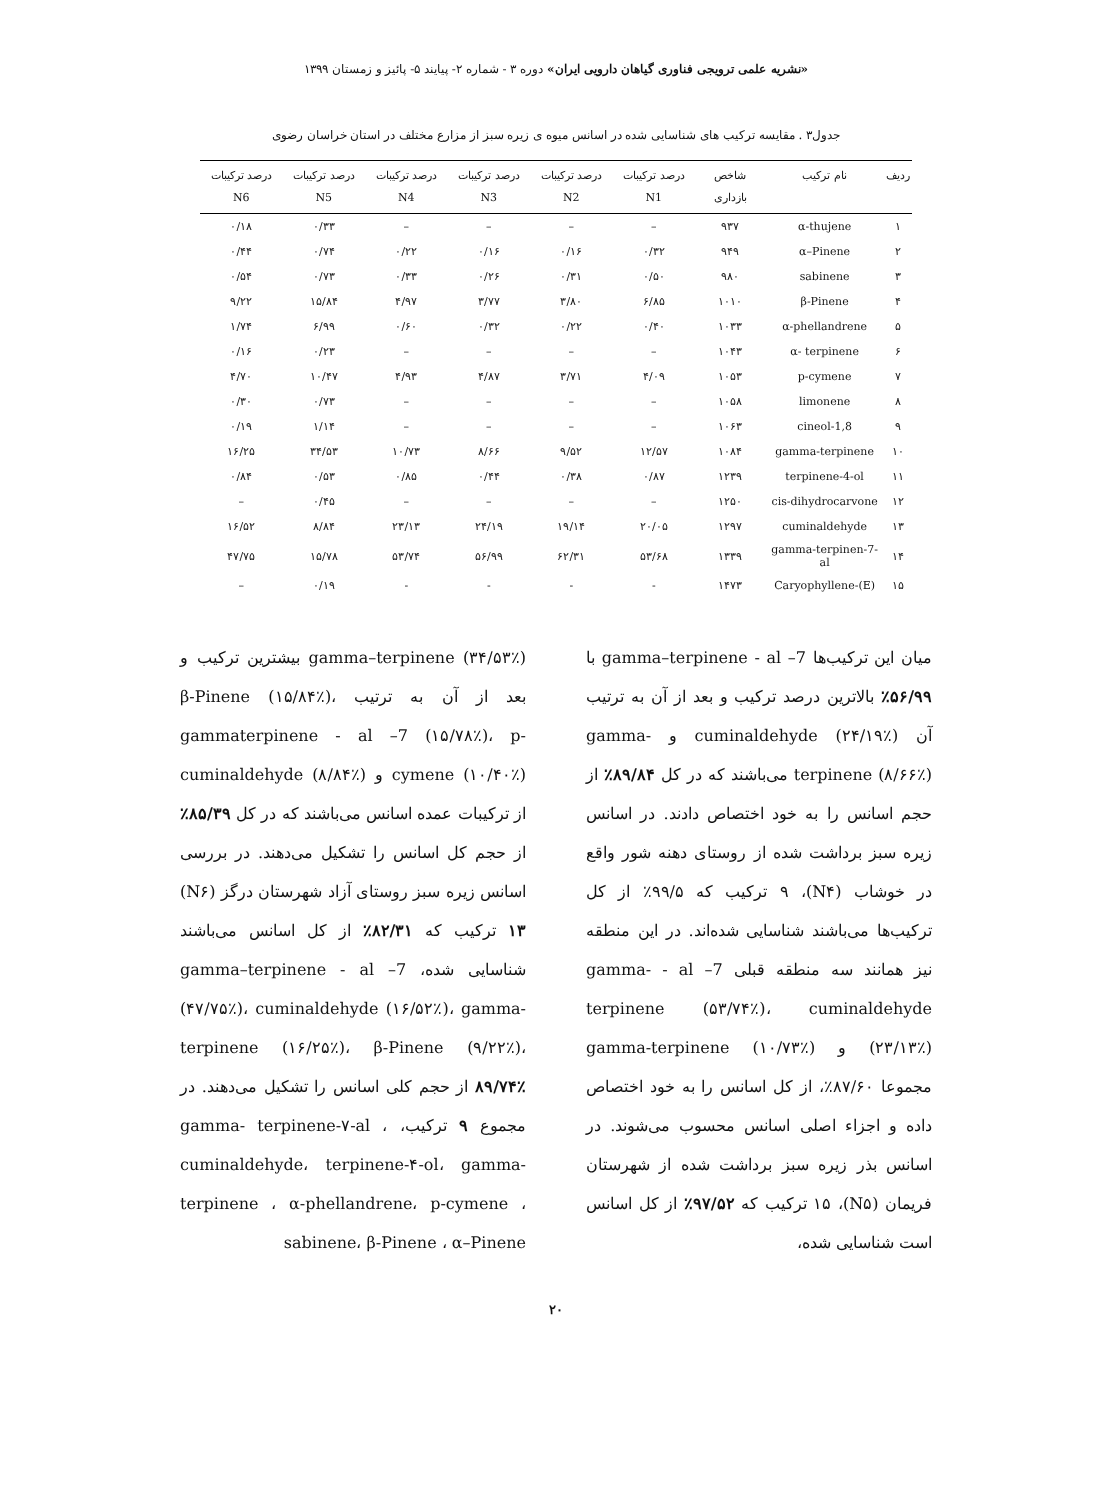«نشریه علمی ترویجی فناوری گیاهان دارویی ایران» دوره ۳ - شماره ۲- پیایند ۵- پائیز و زمستان ۱۳۹۹
جدول۳ . مقایسه ترکیب های شناسایی شده در اسانس میوه ی زیره سبز از مزارع مختلف در استان خراسان رضوی
| ردیف | نام ترکیب | شاخص بازداری | درصد ترکیبات N1 | درصد ترکیبات N2 | درصد ترکیبات N3 | درصد ترکیبات N4 | درصد ترکیبات N5 | درصد ترکیبات N6 |
| --- | --- | --- | --- | --- | --- | --- | --- | --- |
| ۱ | α-thujene | ۹۳۷ | – | – | – | – | ۰/۳۳ | ۰/۱۸ |
| ۲ | α–Pinene | ۹۴۹ | ۰/۳۲ | ۰/۱۶ | ۰/۱۶ | ۰/۲۲ | ۰/۷۴ | ۰/۴۴ |
| ۳ | sabinene | ۹۸۰ | ۰/۵۰ | ۰/۳۱ | ۰/۲۶ | ۰/۳۳ | ۰/۷۳ | ۰/۵۴ |
| ۴ | β-Pinene | ۱۰۱۰ | ۶/۸۵ | ۳/۸۰ | ۳/۷۷ | ۴/۹۷ | ۱۵/۸۴ | ۹/۲۲ |
| ۵ | α-phellandrene | ۱۰۳۳ | ۰/۴۰ | ۰/۲۲ | ۰/۳۲ | ۰/۶۰ | ۶/۹۹ | ۱/۷۴ |
| ۶ | α- terpinene | ۱۰۴۳ | – | – | – | – | ۰/۲۳ | ۰/۱۶ |
| ۷ | p-cymene | ۱۰۵۳ | ۴/۰۹ | ۳/۷۱ | ۴/۸۷ | ۴/۹۳ | ۱۰/۴۷ | ۴/۷۰ |
| ۸ | limonene | ۱۰۵۸ | – | – | – | – | ۰/۷۳ | ۰/۳۰ |
| ۹ | 1,8-cineol | ۱۰۶۳ | – | – | – | – | ۱/۱۴ | ۰/۱۹ |
| ۱۰ | gamma-terpinene | ۱۰۸۴ | ۱۲/۵۷ | ۹/۵۲ | ۸/۶۶ | ۱۰/۷۳ | ۳۴/۵۳ | ۱۶/۲۵ |
| ۱۱ | terpinene-4-ol | ۱۲۳۹ | ۰/۸۷ | ۰/۳۸ | ۰/۴۴ | ۰/۸۵ | ۰/۵۳ | ۰/۸۴ |
| ۱۲ | cis-dihydrocarvone | ۱۲۵۰ | – | – | – | – | ۰/۴۵ | – |
| ۱۳ | cuminaldehyde | ۱۲۹۷ | ۲۰/۰۵ | ۱۹/۱۴ | ۲۴/۱۹ | ۲۳/۱۳ | ۸/۸۴ | ۱۶/۵۲ |
| ۱۴ | gamma-terpinen-7-al | ۱۳۳۹ | ۵۳/۶۸ | ۶۲/۳۱ | ۵۶/۹۹ | ۵۳/۷۴ | ۱۵/۷۸ | ۴۷/۷۵ |
| ۱۵ | (E)-Caryophyllene | ۱۴۷۳ | - | - | - | - | ۰/۱۹ | – |
میان این ترکیب‌ها gamma–terpinene - al –7 با ۵۶/۹۹٪ بالاترین درصد ترکیب و بعد از آن به ترتیب آن cuminaldehyde (۲۴/۱۹٪) و gamma-terpinene (۸/۶۶٪) می‌باشند که در کل ۸۹/۸۴٪ از حجم اسانس را به خود اختصاص دادند. در اسانس زیره سبز برداشت شده از روستای دهنه شور واقع در خوشاب (N۴)، ۹ ترکیب که ۹۹/۵٪ از کل ترکیب‌ها می‌باشند شناسایی شده‌اند. در این منطقه نیز همانند سه منطقه قبلی gamma- - al –7 terpinene (۵۳/۷۴٪)، cuminaldehyde (۲۳/۱۳٪) و gamma-terpinene (۱۰/۷۳٪) مجموعا ۸۷/۶۰٪، از کل اسانس را به خود اختصاص داده و اجزاء اصلی اسانس محسوب می‌شوند. در اسانس بذر زیره سبز برداشت شده از شهرستان فریمان (N۵)، ۱۵ ترکیب که ۹۷/۵۲٪ از کل اسانس است شناسایی شده،
gamma–terpinene (۳۴/۵۳٪) بیشترین ترکیب و بعد از آن به ترتیب β-Pinene (۱۵/۸۴٪)، gammaterpinene - al –7 (۱۵/۷۸٪)، p-cymene (۱۰/۴۰٪) و cuminaldehyde (۸/۸۴٪) از ترکیبات عمده اسانس می‌باشند که در کل ۸۵/۳۹٪ از حجم کل اسانس را تشکیل می‌دهند. در بررسی اسانس زیره سبز روستای آزاد شهرستان درگز (N۶) ۱۳ ترکیب که ۸۲/۳۱٪ از کل اسانس می‌باشند شناسایی شده، gamma–terpinene - al –7 (۴۷/۷۵٪)، cuminaldehyde (۱۶/۵۲٪)، gamma- terpinene (۱۶/۲۵٪)، β-Pinene (۹/۲۲٪)، ۸۹/۷۴٪ از حجم کلی اسانس را تشکیل می‌دهند. در مجموع ۹ ترکیب، gamma- terpinene-۷-al ، cuminaldehyde، terpinene-۴-ol، gamma-terpinene ، α-phellandrene، p-cymene ، sabinene، β-Pinene ، α–Pinene
۲۰